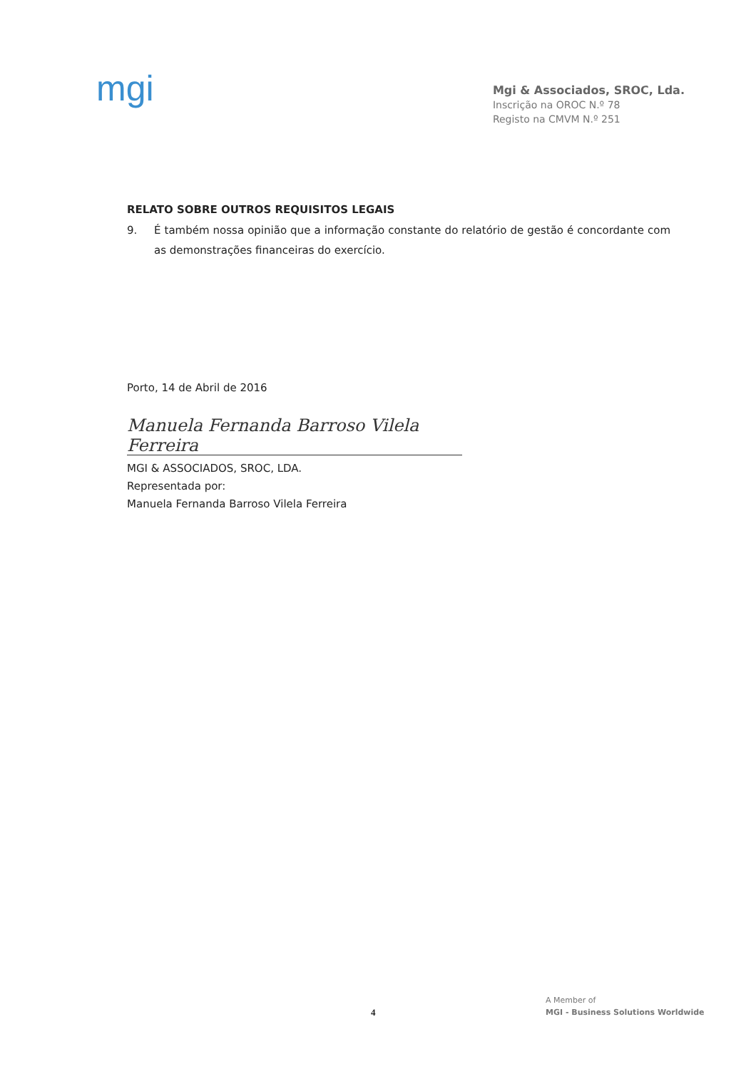mgi
Mgi & Associados, SROC, Lda.
Inscrição na OROC N.º 78
Registo na CMVM N.º 251
RELATO SOBRE OUTROS REQUISITOS LEGAIS
9. É também nossa opinião que a informação constante do relatório de gestão é concordante com as demonstrações financeiras do exercício.
Porto, 14 de Abril de 2016
Manuela Fernanda Barroso Vilela Ferreira
MGI & ASSOCIADOS, SROC, LDA.
Representada por:
Manuela Fernanda Barroso Vilela Ferreira
4
A Member of
MGI - Business Solutions Worldwide